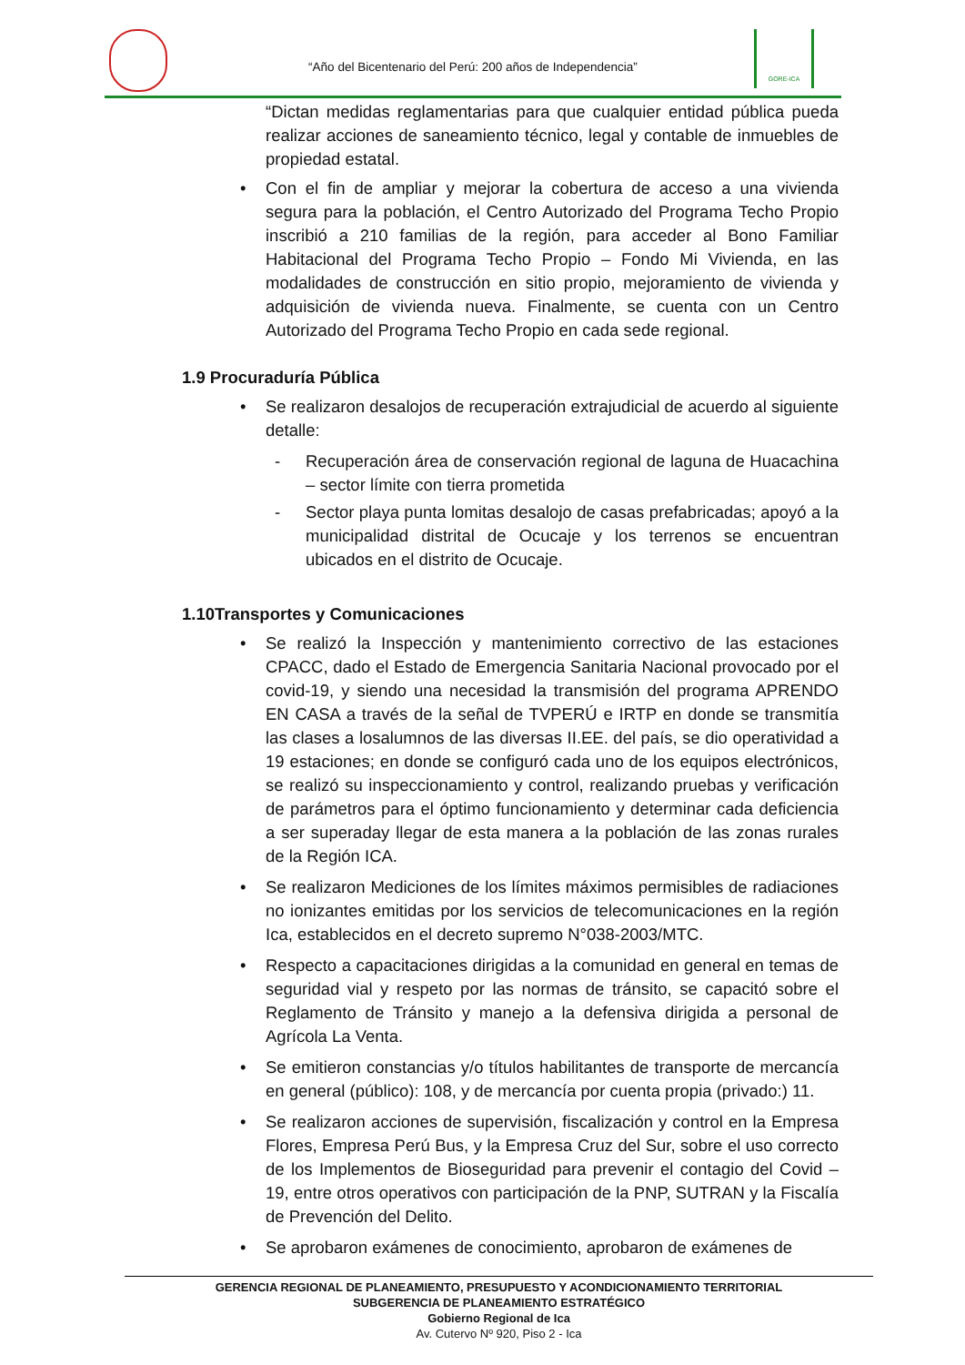“Año del Bicentenario del Perú: 200 años de Independencia”
GORE-ICA
“Dictan medidas reglamentarias para que cualquier entidad pública pueda realizar acciones de saneamiento técnico, legal y contable de inmuebles de propiedad estatal.
• Con el fin de ampliar y mejorar la cobertura de acceso a una vivienda segura para la población, el Centro Autorizado del Programa Techo Propio inscribió a 210 familias de la región, para acceder al Bono Familiar Habitacional del Programa Techo Propio – Fondo Mi Vivienda, en las modalidades de construcción en sitio propio, mejoramiento de vivienda y adquisición de vivienda nueva. Finalmente, se cuenta con un Centro Autorizado del Programa Techo Propio en cada sede regional.
1.9 Procuraduría Pública
• Se realizaron desalojos de recuperación extrajudicial de acuerdo al siguiente detalle:
- Recuperación área de conservación regional de laguna de Huacachina – sector límite con tierra prometida
- Sector playa punta lomitas desalojo de casas prefabricadas; apoyó a la municipalidad distrital de Ocucaje y los terrenos se encuentran ubicados en el distrito de Ocucaje.
1.10Transportes y Comunicaciones
• Se realizó la Inspección y mantenimiento correctivo de las estaciones CPACC, dado el Estado de Emergencia Sanitaria Nacional provocado por el covid-19, y siendo una necesidad la transmisión del programa APRENDO EN CASA a través de la señal de TVPERÚ e IRTP en donde se transmitía las clases a losalumnos de las diversas II.EE. del país, se dio operatividad a 19 estaciones; en donde se configuró cada uno de los equipos electrónicos, se realizó su inspeccionamiento y control, realizando pruebas y verificación de parámetros para el óptimo funcionamiento y determinar cada deficiencia a ser superaday llegar de esta manera a la población de las zonas rurales de la Región ICA.
• Se realizaron Mediciones de los límites máximos permisibles de radiaciones no ionizantes emitidas por los servicios de telecomunicaciones en la región Ica, establecidos en el decreto supremo N°038-2003/MTC.
• Respecto a capacitaciones dirigidas a la comunidad en general en temas de seguridad vial y respeto por las normas de tránsito, se capacitó sobre el Reglamento de Tránsito y manejo a la defensiva dirigida a personal de Agrícola La Venta.
• Se emitieron constancias y/o títulos habilitantes de transporte de mercancía en general (público): 108, y de mercancía por cuenta propia (privado:) 11.
• Se realizaron acciones de supervisión, fiscalización y control en la Empresa Flores, Empresa Perú Bus, y la Empresa Cruz del Sur, sobre el uso correcto de los Implementos de Bioseguridad para prevenir el contagio del Covid – 19, entre otros operativos con participación de la PNP, SUTRAN y la Fiscalía de Prevención del Delito.
• Se aprobaron exámenes de conocimiento, aprobaron de exámenes de
GERENCIA REGIONAL DE PLANEAMIENTO, PRESUPUESTO Y ACONDICIONAMIENTO TERRITORIAL
SUBGERENCIA DE PLANEAMIENTO ESTRATÉGICO
Gobierno Regional de Ica
Av. Cutervo Nº 920, Piso 2 - Ica